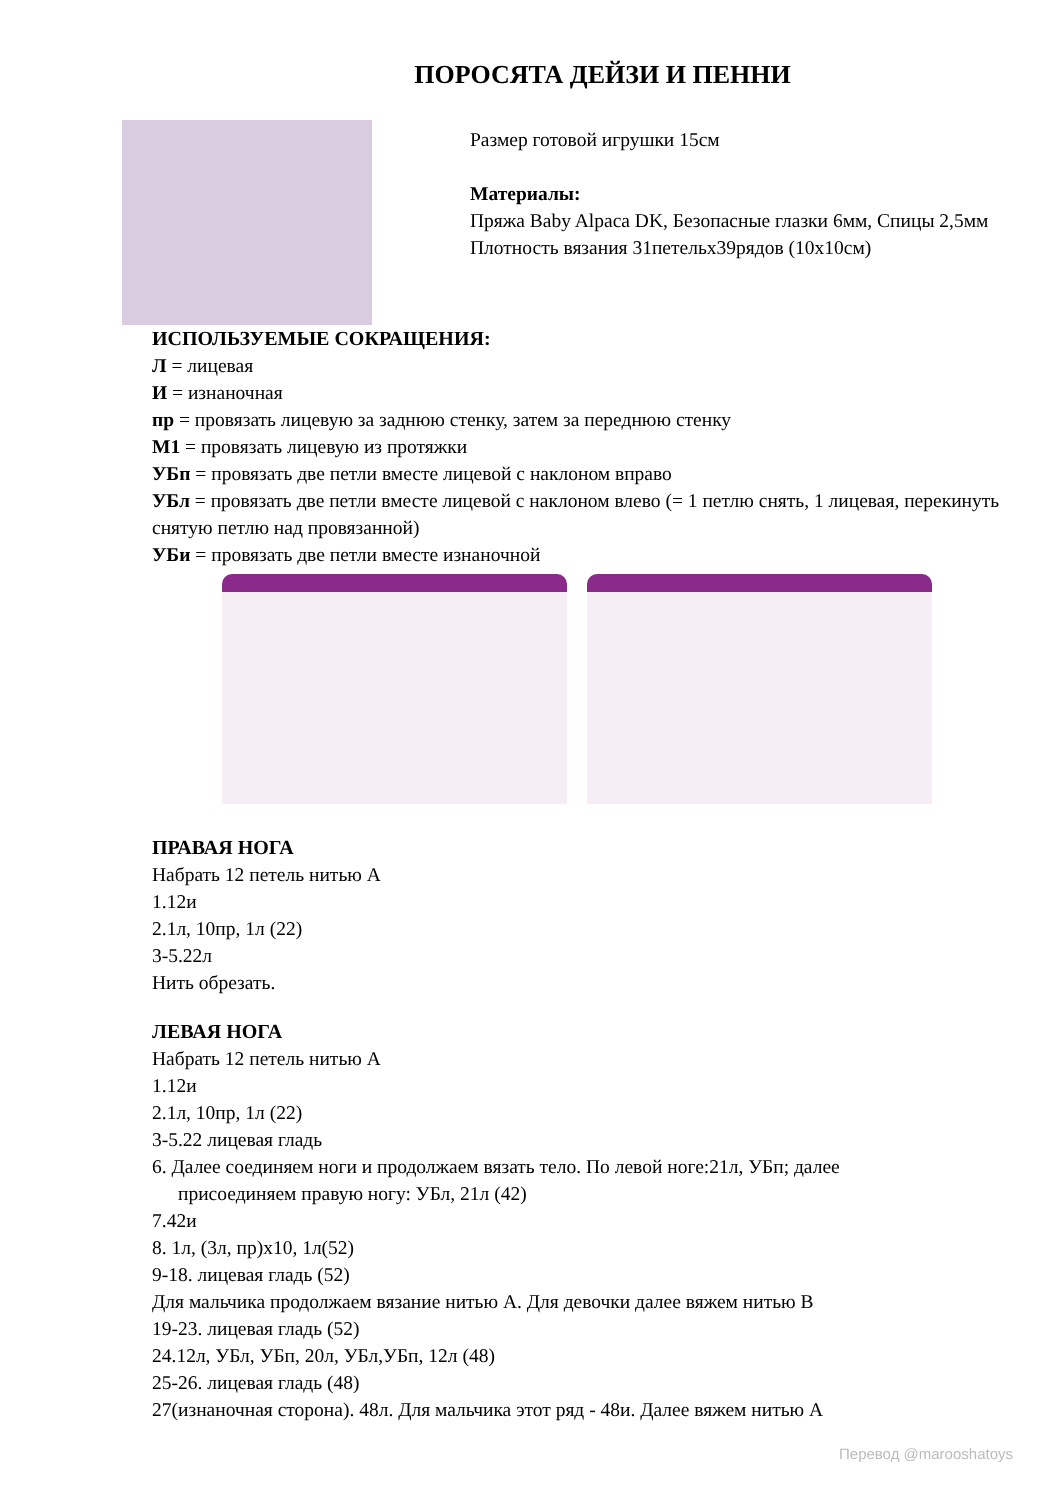ПОРОСЯТА ДЕЙЗИ И ПЕННИ
Размер готовой игрушки 15см
Материалы:
Пряжа Baby Alpaca DK, Безопасные глазки 6мм, Спицы 2,5мм
Плотность вязания 31петельх39рядов (10х10см)
ИСПОЛЬЗУЕМЫЕ СОКРАЩЕНИЯ:
Л = лицевая
И = изнаночная
пр = провязать лицевую за заднюю стенку, затем за переднюю стенку
М1 = провязать лицевую из протяжки
УБп = провязать две петли вместе лицевой с наклоном вправо
УБл = провязать две петли вместе лицевой с наклоном влево (= 1 петлю снять, 1 лицевая, перекинуть снятую петлю над провязанной)
УБи = провязать две петли вместе изнаночной
ПРАВАЯ НОГА
Набрать 12 петель нитью А
1.12и
2.1л, 10пр, 1л (22)
3-5.22л
Нить обрезать.
ЛЕВАЯ НОГА
Набрать 12 петель нитью А
1.12и
2.1л, 10пр, 1л (22)
3-5.22 лицевая гладь
6. Далее соединяем ноги и продолжаем вязать тело. По левой ноге:21л, УБп; далее
присоединяем правую ногу: УБл, 21л (42)
7.42и
8. 1л, (3л, пр)х10, 1л(52)
9-18. лицевая гладь (52)
Для мальчика продолжаем вязание нитью А. Для девочки далее вяжем нитью В
19-23. лицевая гладь (52)
24.12л, УБл, УБп, 20л, УБл,УБп, 12л (48)
25-26. лицевая гладь (48)
27(изнаночная сторона). 48л. Для мальчика этот ряд - 48и. Далее вяжем нитью А
Перевод @marooshatoys